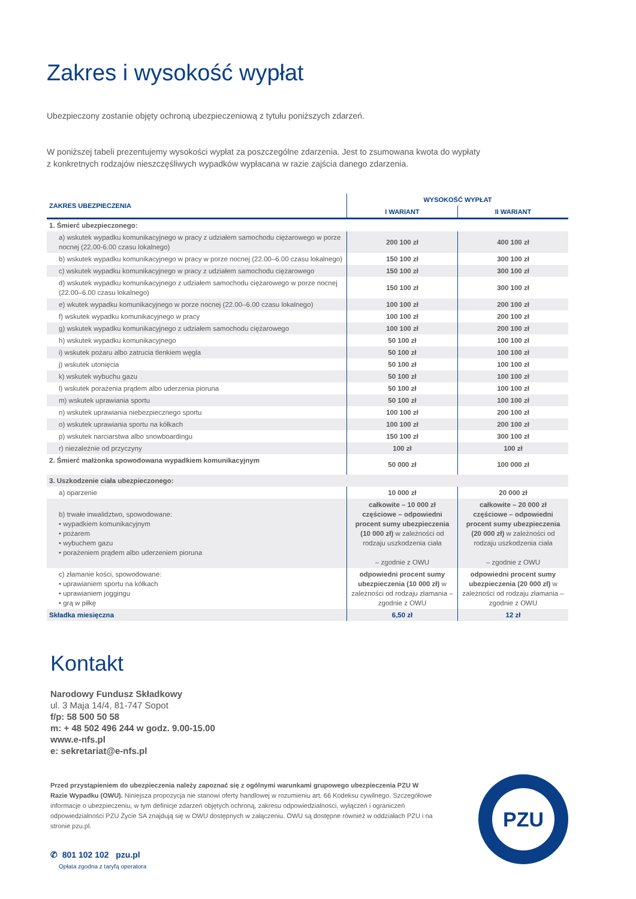Zakres i wysokość wypłat
Ubezpieczony zostanie objęty ochroną ubezpieczeniową z tytułu poniższych zdarzeń.
W poniższej tabeli prezentujemy wysokości wypłat za poszczególne zdarzenia. Jest to zsumowana kwota do wypłaty
z konkretnych rodzajów nieszczęśliwych wypadków wypłacana w razie zajścia danego zdarzenia.
| ZAKRES UBEZPIECZENIA | WYSOKOŚĆ WYPŁAT | |
| --- | --- | --- |
| | I WARIANT | II WARIANT |
| 1. Śmierć ubezpieczonego: | | |
| a) wskutek wypadku komunikacyjnego w pracy z udziałem samochodu ciężarowego w porze nocnej (22.00-6.00 czasu lokalnego) | 200 100 zł | 400 100 zł |
| b) wskutek wypadku komunikacyjnego w pracy w porze nocnej (22.00–6.00 czasu lokalnego) | 150 100 zł | 300 100 zł |
| c) wskutek wypadku komunikacyjnego w pracy z udziałem samochodu ciężarowego | 150 100 zł | 300 100 zł |
| d) wskutek wypadku komunikacyjnego z udziałem samochodu ciężarowego w porze nocnej (22.00–6.00 czasu lokalnego) | 150 100 zł | 300 100 zł |
| e) wkutek wypadku komunikacyjnego w porze nocnej (22.00–6.00 czasu lokalnego) | 100 100 zł | 200 100 zł |
| f) wskutek wypadku komunikacyjnego w pracy | 100 100 zł | 200 100 zł |
| g) wskutek wypadku komunikacyjnego z udziałem samochodu ciężarowego | 100 100 zł | 200 100 zł |
| h) wskutek wypadku komunikacyjnego | 50 100 zł | 100 100 zł |
| i) wskutek pożaru albo zatrucia tlenkiem węgla | 50 100 zł | 100 100 zł |
| j) wskutek utonięcia | 50 100 zł | 100 100 zł |
| k) wskutek wybuchu gazu | 50 100 zł | 100 100 zł |
| l) wskutek porażenia prądem albo uderzenia pioruna | 50 100 zł | 100 100 zł |
| m) wskutek uprawiania sportu | 50 100 zł | 100 100 zł |
| n) wskutek uprawiania niebezpiecznego sportu | 100 100 zł | 200 100 zł |
| o) wskutek uprawiania sportu na kółkach | 100 100 zł | 200 100 zł |
| p) wskutek narciarstwa albo snowboardingu | 150 100 zł | 300 100 zł |
| r) niezależnie od przyczyny | 100 zł | 100 zł |
| 2. Śmierć małżonka spowodowana wypadkiem komunikacyjnym | 50 000 zł | 100 000 zł |
| 3. Uszkodzenie ciała ubezpieczonego: | | |
| a) oparzenie | 10 000 zł | 20 000 zł |
| b) trwałe inwalidztwo, spowodowane: • wypadkiem komunikacyjnym • pożarem • wybuchem gazu • porażeniem prądem albo uderzeniem pioruna | całkowite – 10 000 zł częściowe – odpowiedni procent sumy ubezpieczenia (10 000 zł) w zależności od rodzaju uszkodzenia ciała – zgodnie z OWU | całkowite – 20 000 zł częściowe – odpowiedni procent sumy ubezpieczenia (20 000 zł) w zależności od rodzaju uszkodzenia ciała – zgodnie z OWU |
| c) złamanie kości, spowodowane: • uprawianiem sportu na kółkach • uprawianiem joggingu • grą w piłkę | odpowiedni procent sumy ubezpieczenia (10 000 zł) w zależności od rodzaju złamania – zgodnie z OWU | odpowiedni procent sumy ubezpieczenia (20 000 zł) w zależności od rodzaju złamania – zgodnie z OWU |
| Składka miesięczna | 6,50 zł | 12 zł |
Kontakt
Narodowy Fundusz Składkowy
ul. 3 Maja 14/4, 81-747 Sopot
f/p: 58 500 50 58
m: + 48 502 496 244 w godz. 9.00-15.00
www.e-nfs.pl
e: sekretariat@e-nfs.pl
Przed przystąpieniem do ubezpieczenia należy zapoznać się z ogólnymi warunkami grupowego ubezpieczenia PZU W Razie Wypadku (OWU). Niniejsza propozycja nie stanowi oferty handlowej w rozumieniu art. 66 Kodeksu cywilnego. Szczegółowe informacje o ubezpieczeniu, w tym definicje zdarzeń objętych ochroną, zakresu odpowiedzialności, wyłączeń i ograniczeń odpowiedzialności PZU Życie SA znajdują się w OWU dostępnych w załączeniu. OWU są dostępne również w oddziałach PZU i na stronie pzu.pl.
✆ 801 102 102 pzu.pl
Opłata zgodna z taryfą operatora
PZU